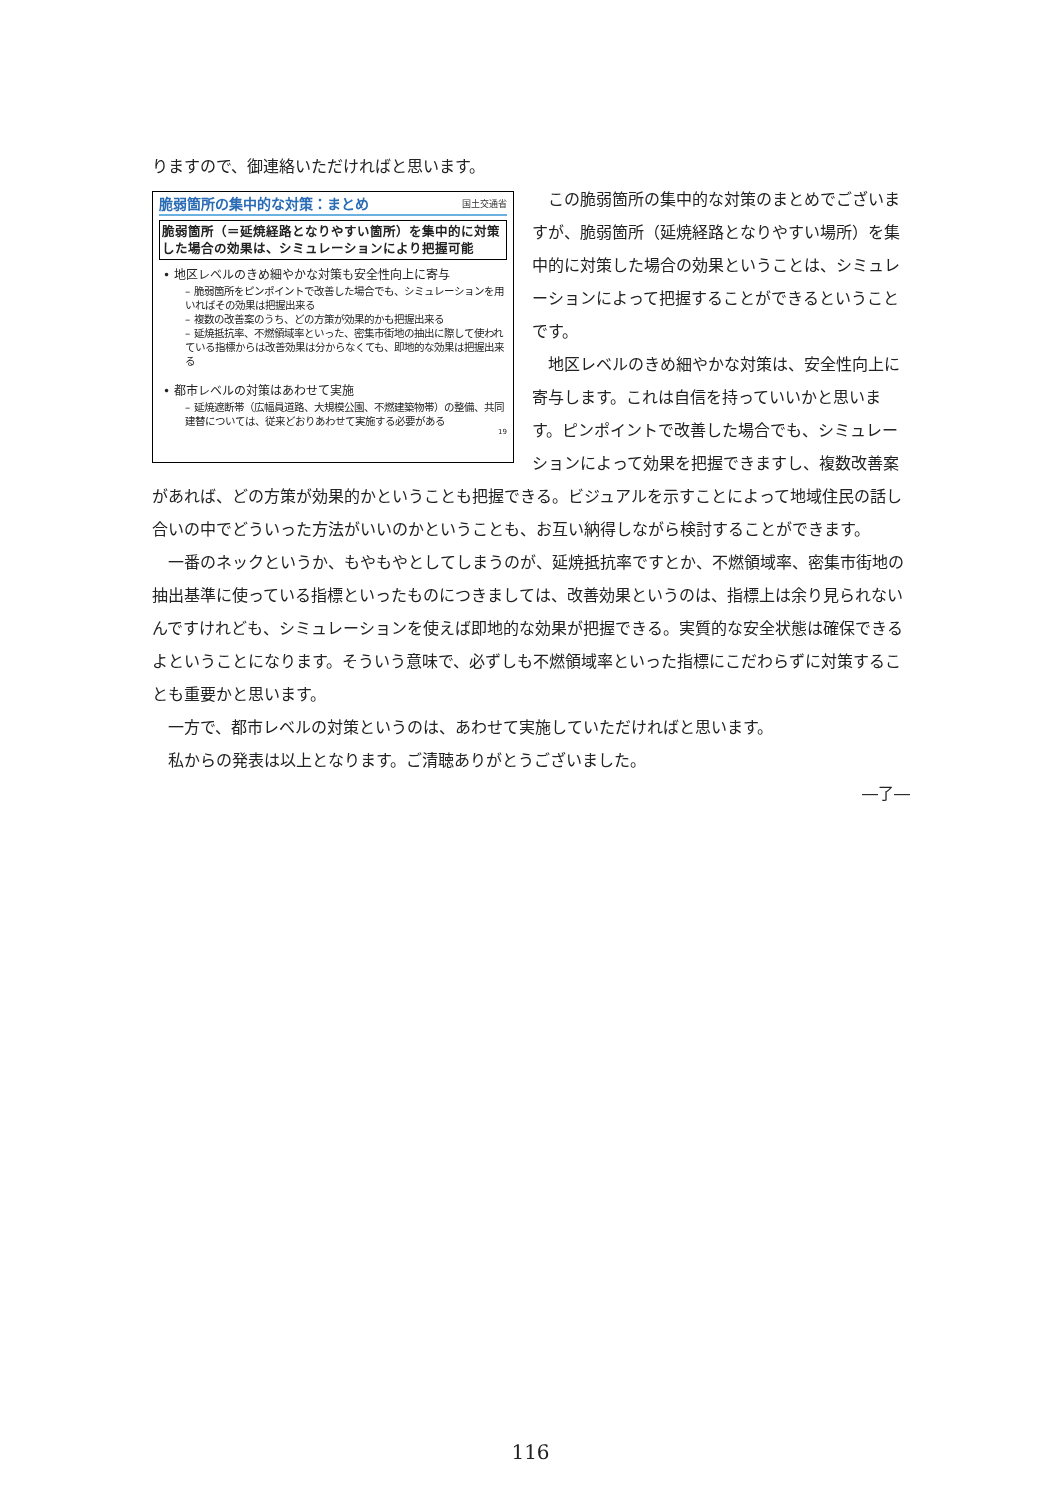りますので、御連絡いただければと思います。
脆弱箇所の集中的な対策：まとめ 国土交通省
脆弱箇所（＝延焼経路となりやすい箇所）を集中的に対策した場合の効果は、シミュレーションにより把握可能
• 地区レベルのきめ細やかな対策も安全性向上に寄与
– 脆弱箇所をピンポイントで改善した場合でも、シミュレーションを用いればその効果は把握出来る
– 複数の改善案のうち、どの方策が効果的かも把握出来る
– 延焼抵抗率、不燃領域率といった、密集市街地の抽出に際して使われている指標からは改善効果は分からなくても、即地的な効果は把握出来る
• 都市レベルの対策はあわせて実施
– 延焼遮断帯（広幅員道路、大規模公園、不燃建築物帯）の整備、共同建替については、従来どおりあわせて実施する必要がある
19
　この脆弱箇所の集中的な対策のまとめでございますが、脆弱箇所（延焼経路となりやすい場所）を集中的に対策した場合の効果ということは、シミュレーションによって把握することができるということです。
　地区レベルのきめ細やかな対策は、安全性向上に寄与します。これは自信を持っていいかと思います。ピンポイントで改善した場合でも、シミュレーションによって効果を把握できますし、複数改善案があれば、どの方策が効果的かということも把握できる。ビジュアルを示すことによって地域住民の話し合いの中でどういった方法がいいのかということも、お互い納得しながら検討することができます。
　一番のネックというか、もやもやとしてしまうのが、延焼抵抗率ですとか、不燃領域率、密集市街地の抽出基準に使っている指標といったものにつきましては、改善効果というのは、指標上は余り見られないんですけれども、シミュレーションを使えば即地的な効果が把握できる。実質的な安全状態は確保できるよということになります。そういう意味で、必ずしも不燃領域率といった指標にこだわらずに対策することも重要かと思います。
　一方で、都市レベルの対策というのは、あわせて実施していただければと思います。
　私からの発表は以上となります。ご清聴ありがとうございました。
―了―
116